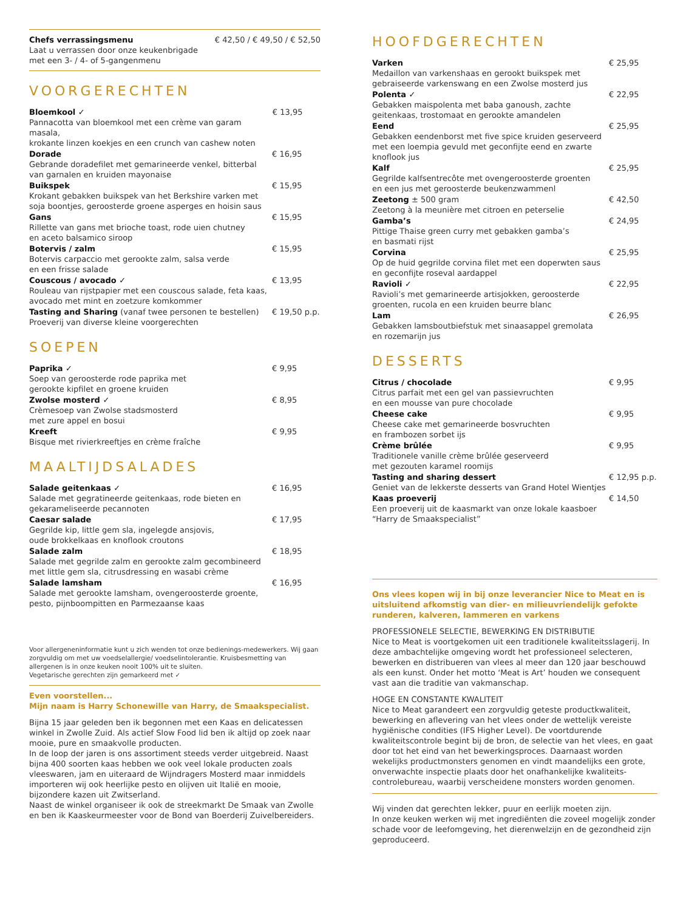Chefs verrassingsmenu
Laat u verrassen door onze keukenbrigade
met een 3- / 4- of 5-gangenmenu
€ 42,50 / € 49,50 / € 52,50
VOORGERECHTEN
Bloemkool ✓
Pannacotta van bloemkool met een crème van garam masala,
krokante linzen koekjes en een crunch van cashew noten
€ 13,95
Dorade
Gebrande doradefilet met gemarineerde venkel, bitterbal
van garnalen en kruiden mayonaise
€ 16,95
Buikspek
Krokant gebakken buikspek van het Berkshire varken met
soja boontjes, geroosterde groene asperges en hoisin saus
€ 15,95
Gans
Rillette van gans met brioche toast, rode uien chutney
en aceto balsamico siroop
€ 15,95
Botervis / zalm
Botervis carpaccio met gerookte zalm, salsa verde
en een frisse salade
€ 15,95
Couscous / avocado ✓
Rouleau van rijstpapier met een couscous salade, feta kaas,
avocado met mint en zoetzure komkommer
€ 13,95
Tasting and Sharing (vanaf twee personen te bestellen)
Proeverij van diverse kleine voorgerechten
€ 19,50 p.p.
SOEPEN
Paprika ✓
Soep van geroosterde rode paprika met
gerookte kipfilet en groene kruiden
€ 9,95
Zwolse mosterd ✓
Crèmesoep van Zwolse stadsmosterd
met zure appel en bosui
€ 8,95
Kreeft
Bisque met rivierkreeftjes en crème fraîche
€ 9,95
MAALTIJDSALADES
Salade geitenkaas ✓
Salade met gegratineerde geitenkaas, rode bieten en
gekarameliseerde pecannoten
€ 16,95
Caesar salade
Gegrilde kip, little gem sla, ingelegde ansjovis,
oude brokkelkaas en knoflook croutons
€ 17,95
Salade zalm
Salade met gegrilde zalm en gerookte zalm gecombineerd
met little gem sla, citrusdressing en wasabi crème
€ 18,95
Salade lamsham
Salade met gerookte lamsham, ovengeroosterde groente,
pesto, pijnboompitten en Parmezaanse kaas
€ 16,95
Voor allergeneninformatie kunt u zich wenden tot onze bedienings-medewerkers. Wij gaan zorgvuldig om met uw voedselallergie/ voedselintolerantie. Kruisbesmetting van allergenen is in onze keuken nooit 100% uit te sluiten.
Vegetarische gerechten zijn gemarkeerd met ✓
Even voorstellen...
Mijn naam is Harry Schonewille van Harry, de Smaakspecialist.
Bijna 15 jaar geleden ben ik begonnen met een Kaas en delicatessen winkel in Zwolle Zuid. Als actief Slow Food lid ben ik altijd op zoek naar mooie, pure en smaakvolle producten.
In de loop der jaren is ons assortiment steeds verder uitgebreid. Naast bijna 400 soorten kaas hebben we ook veel lokale producten zoals vleeswaren, jam en uiteraard de Wijndragers Mosterd maar inmiddels importeren wij ook heerlijke pesto en olijven uit Italië en mooie, bijzondere kazen uit Zwitserland.
Naast de winkel organiseer ik ook de streekmarkt De Smaak van Zwolle en ben ik Kaaskeurmeester voor de Bond van Boerderij Zuivelbereiders.
HOOFDGERECHTEN
Varken
Medaillon van varkenshaas en gerookt buikspek met
gebraiseerde varkenswang en een Zwolse mosterd jus
€ 25,95
Polenta ✓
Gebakken maispolenta met baba ganoush, zachte
geitenkaas, trostomaat en gerookte amandelen
€ 22,95
Eend
Gebakken eendenborst met five spice kruiden geserveerd
met een loempia gevuld met geconfijte eend en zwarte
knoflook jus
€ 25,95
Kalf
Gegrilde kalfsentrecôte met ovengeroosterde groenten
en een jus met geroosterde beukenzwammenl
€ 25,95
Zeetong ± 500 gram
Zeetong à la meunière met citroen en peterselie
€ 42,50
Gamba’s
Pittige Thaise green curry met gebakken gamba’s
en basmati rijst
€ 24,95
Corvina
Op de huid gegrilde corvina filet met een doperwten saus
en geconfijte roseval aardappel
€ 25,95
Ravioli ✓
Ravioli’s met gemarineerde artisjokken, geroosterde
groenten, rucola en een kruiden beurre blanc
€ 22,95
Lam
Gebakken lamsboutbiefstuk met sinaasappel gremolata
en rozemarijn jus
€ 26,95
DESSERTS
Citrus / chocolade
Citrus parfait met een gel van passievruchten
en een mousse van pure chocolade
€ 9,95
Cheese cake
Cheese cake met gemarineerde bosvruchten
en frambozen sorbet ijs
€ 9,95
Crème brûlée
Traditionele vanille crème brûlée geserveerd
met gezouten karamel roomijs
€ 9,95
Tasting and sharing dessert
Geniet van de lekkerste desserts van Grand Hotel Wientjes
€ 12,95 p.p.
Kaas proeverij
Een proeverij uit de kaasmarkt van onze lokale kaasboer
“Harry de Smaakspecialist”
€ 14,50
Ons vlees kopen wij in bij onze leverancier Nice to Meat en is uitsluitend afkomstig van dier- en milieuvriendelijk gefokte runderen, kalveren, lammeren en varkens
PROFESSIONELE SELECTIE, BEWERKING EN DISTRIBUTIE
Nice to Meat is voortgekomen uit een traditionele kwaliteitsslagerij. In deze ambachtelijke omgeving wordt het professioneel selecteren, bewerken en distribueren van vlees al meer dan 120 jaar beschouwd als een kunst. Onder het motto ‘Meat is Art’ houden we consequent vast aan die traditie van vakmanschap.
HOGE EN CONSTANTE KWALITEIT
Nice to Meat garandeert een zorgvuldig geteste productkwaliteit, bewerking en aflevering van het vlees onder de wettelijk vereiste hygiënische condities (IFS Higher Level). De voortdurende kwaliteitscontrole begint bij de bron, de selectie van het vlees, en gaat door tot het eind van het bewerkingsproces. Daarnaast worden wekelijks productmonsters genomen en vindt maandelijks een grote, onverwachte inspectie plaats door het onafhankelijke kwaliteits-controlebureau, waarbij verscheidene monsters worden genomen.
Wij vinden dat gerechten lekker, puur en eerlijk moeten zijn.
In onze keuken werken wij met ingrediënten die zoveel mogelijk zonder schade voor de leefomgeving, het dierenwelzijn en de gezondheid zijn geproduceerd.